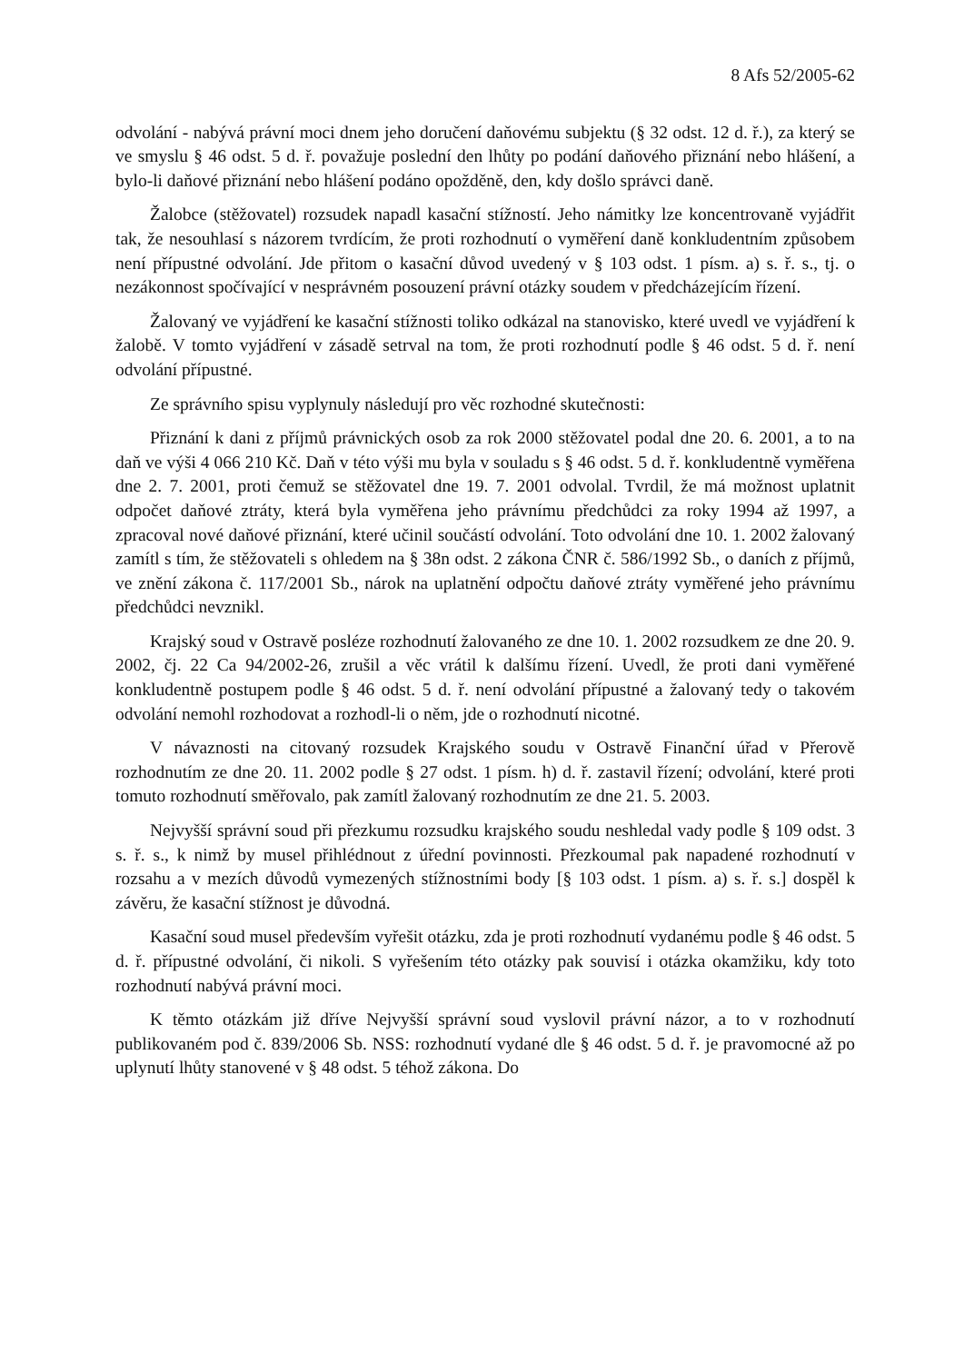8 Afs 52/2005-62
odvolání - nabývá právní moci dnem jeho doručení daňovému subjektu (§ 32 odst. 12 d. ř.), za který se ve smyslu § 46 odst. 5 d. ř. považuje poslední den lhůty po podání daňového přiznání nebo hlášení, a bylo-li daňové přiznání nebo hlášení podáno opožděně, den, kdy došlo správci daně.
Žalobce (stěžovatel) rozsudek napadl kasační stížností. Jeho námitky lze koncentrovaně vyjádřit tak, že nesouhlasí s názorem tvrdícím, že proti rozhodnutí o vyměření daně konkludentním způsobem není přípustné odvolání. Jde přitom o kasační důvod uvedený v § 103 odst. 1 písm. a) s. ř. s., tj. o nezákonnost spočívající v nesprávném posouzení právní otázky soudem v předcházejícím řízení.
Žalovaný ve vyjádření ke kasační stížnosti toliko odkázal na stanovisko, které uvedl ve vyjádření k žalobě. V tomto vyjádření v zásadě setrval na tom, že proti rozhodnutí podle § 46 odst. 5 d. ř. není odvolání přípustné.
Ze správního spisu vyplynuly následují pro věc rozhodné skutečnosti:
Přiznání k dani z příjmů právnických osob za rok 2000 stěžovatel podal dne 20. 6. 2001, a to na daň ve výši 4 066 210 Kč. Daň v této výši mu byla v souladu s § 46 odst. 5 d. ř. konkludentně vyměřena dne 2. 7. 2001, proti čemuž se stěžovatel dne 19. 7. 2001 odvolal. Tvrdil, že má možnost uplatnit odpočet daňové ztráty, která byla vyměřena jeho právnímu předchůdci za roky 1994 až 1997, a zpracoval nové daňové přiznání, které učinil součástí odvolání. Toto odvolání dne 10. 1. 2002 žalovaný zamítl s tím, že stěžovateli s ohledem na § 38n odst. 2 zákona ČNR č. 586/1992 Sb., o daních z příjmů, ve znění zákona č. 117/2001 Sb., nárok na uplatnění odpočtu daňové ztráty vyměřené jeho právnímu předchůdci nevznikl.
Krajský soud v Ostravě posléze rozhodnutí žalovaného ze dne 10. 1. 2002 rozsudkem ze dne 20. 9. 2002, čj. 22 Ca 94/2002-26, zrušil a věc vrátil k dalšímu řízení. Uvedl, že proti dani vyměřené konkludentně postupem podle § 46 odst. 5 d. ř. není odvolání přípustné a žalovaný tedy o takovém odvolání nemohl rozhodovat a rozhodl-li o něm, jde o rozhodnutí nicotné.
V návaznosti na citovaný rozsudek Krajského soudu v Ostravě Finanční úřad v Přerově rozhodnutím ze dne 20. 11. 2002 podle § 27 odst. 1 písm. h) d. ř. zastavil řízení; odvolání, které proti tomuto rozhodnutí směřovalo, pak zamítl žalovaný rozhodnutím ze dne 21. 5. 2003.
Nejvyšší správní soud při přezkumu rozsudku krajského soudu neshledal vady podle § 109 odst. 3 s. ř. s., k nimž by musel přihlédnout z úřední povinnosti. Přezkoumal pak napadené rozhodnutí v rozsahu a v mezích důvodů vymezených stížnostními body [§ 103 odst. 1 písm. a) s. ř. s.] dospěl k závěru, že kasační stížnost je důvodná.
Kasační soud musel především vyřešit otázku, zda je proti rozhodnutí vydanému podle § 46 odst. 5 d. ř. přípustné odvolání, či nikoli. S vyřešením této otázky pak souvisí i otázka okamžiku, kdy toto rozhodnutí nabývá právní moci.
K těmto otázkám již dříve Nejvyšší správní soud vyslovil právní názor, a to v rozhodnutí publikovaném pod č. 839/2006 Sb. NSS: rozhodnutí vydané dle § 46 odst. 5 d. ř. je pravomocné až po uplynutí lhůty stanovené v § 48 odst. 5 téhož zákona. Do